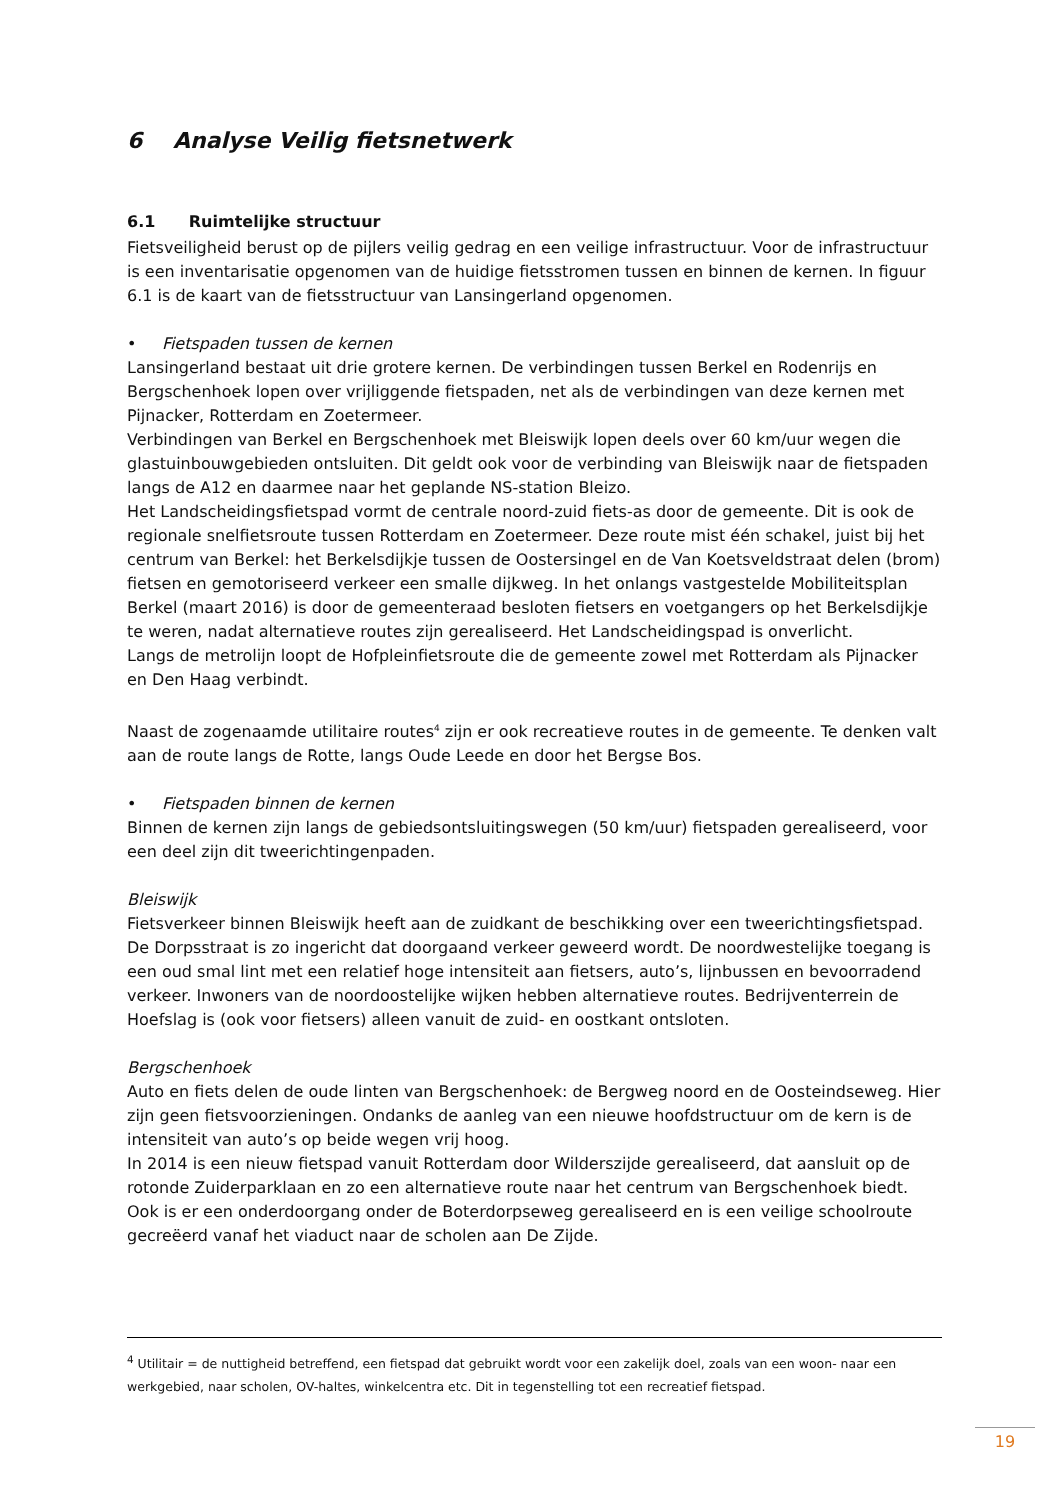6 Analyse Veilig fietsnetwerk
6.1 Ruimtelijke structuur
Fietsveiligheid berust op de pijlers veilig gedrag en een veilige infrastructuur. Voor de infrastructuur is een inventarisatie opgenomen van de huidige fietsstromen tussen en binnen de kernen. In figuur 6.1 is de kaart van de fietsstructuur van Lansingerland opgenomen.
• Fietspaden tussen de kernen
Lansingerland bestaat uit drie grotere kernen. De verbindingen tussen Berkel en Rodenrijs en Bergschenhoek lopen over vrijliggende fietspaden, net als de verbindingen van deze kernen met Pijnacker, Rotterdam en Zoetermeer.
Verbindingen van Berkel en Bergschenhoek met Bleiswijk lopen deels over 60 km/uur wegen die glastuinbouwgebieden ontsluiten. Dit geldt ook voor de verbinding van Bleiswijk naar de fietspaden langs de A12 en daarmee naar het geplande NS-station Bleizo.
Het Landscheidingsfietspad vormt de centrale noord-zuid fiets-as door de gemeente. Dit is ook de regionale snelfietsroute tussen Rotterdam en Zoetermeer. Deze route mist één schakel, juist bij het centrum van Berkel: het Berkelsdijkje tussen de Oostersingel en de Van Koetsveldstraat delen (brom) fietsen en gemotoriseerd verkeer een smalle dijkweg. In het onlangs vastgestelde Mobiliteitsplan Berkel (maart 2016) is door de gemeenteraad besloten fietsers en voetgangers op het Berkelsdijkje te weren, nadat alternatieve routes zijn gerealiseerd. Het Landscheidingspad is onverlicht.
Langs de metrolijn loopt de Hofpleinfietsroute die de gemeente zowel met Rotterdam als Pijnacker en Den Haag verbindt.
Naast de zogenaamde utilitaire routes<sup>4</sup> zijn er ook recreatieve routes in de gemeente. Te denken valt aan de route langs de Rotte, langs Oude Leede en door het Bergse Bos.
• Fietspaden binnen de kernen
Binnen de kernen zijn langs de gebiedsontsluitingswegen (50 km/uur) fietspaden gerealiseerd, voor een deel zijn dit tweerichtingenpaden.
Bleiswijk
Fietsverkeer binnen Bleiswijk heeft aan de zuidkant de beschikking over een tweerichtingsfietspad. De Dorpsstraat is zo ingericht dat doorgaand verkeer geweerd wordt. De noordwestelijke toegang is een oud smal lint met een relatief hoge intensiteit aan fietsers, auto’s, lijnbussen en bevoorradend verkeer. Inwoners van de noordoostelijke wijken hebben alternatieve routes. Bedrijventerrein de Hoefslag is (ook voor fietsers) alleen vanuit de zuid- en oostkant ontsloten.
Bergschenhoek
Auto en fiets delen de oude linten van Bergschenhoek: de Bergweg noord en de Oosteindseweg. Hier zijn geen fietsvoorzieningen. Ondanks de aanleg van een nieuwe hoofdstructuur om de kern is de intensiteit van auto’s op beide wegen vrij hoog.
In 2014 is een nieuw fietspad vanuit Rotterdam door Wilderszijde gerealiseerd, dat aansluit op de rotonde Zuiderparklaan en zo een alternatieve route naar het centrum van Bergschenhoek biedt. Ook is er een onderdoorgang onder de Boterdorpseweg gerealiseerd en is een veilige schoolroute gecreëerd vanaf het viaduct naar de scholen aan De Zijde.
<sup>4</sup> Utilitair = de nuttigheid betreffend, een fietspad dat gebruikt wordt voor een zakelijk doel, zoals van een woon- naar een werkgebied, naar scholen, OV-haltes, winkelcentra etc. Dit in tegenstelling tot een recreatief fietspad.
19